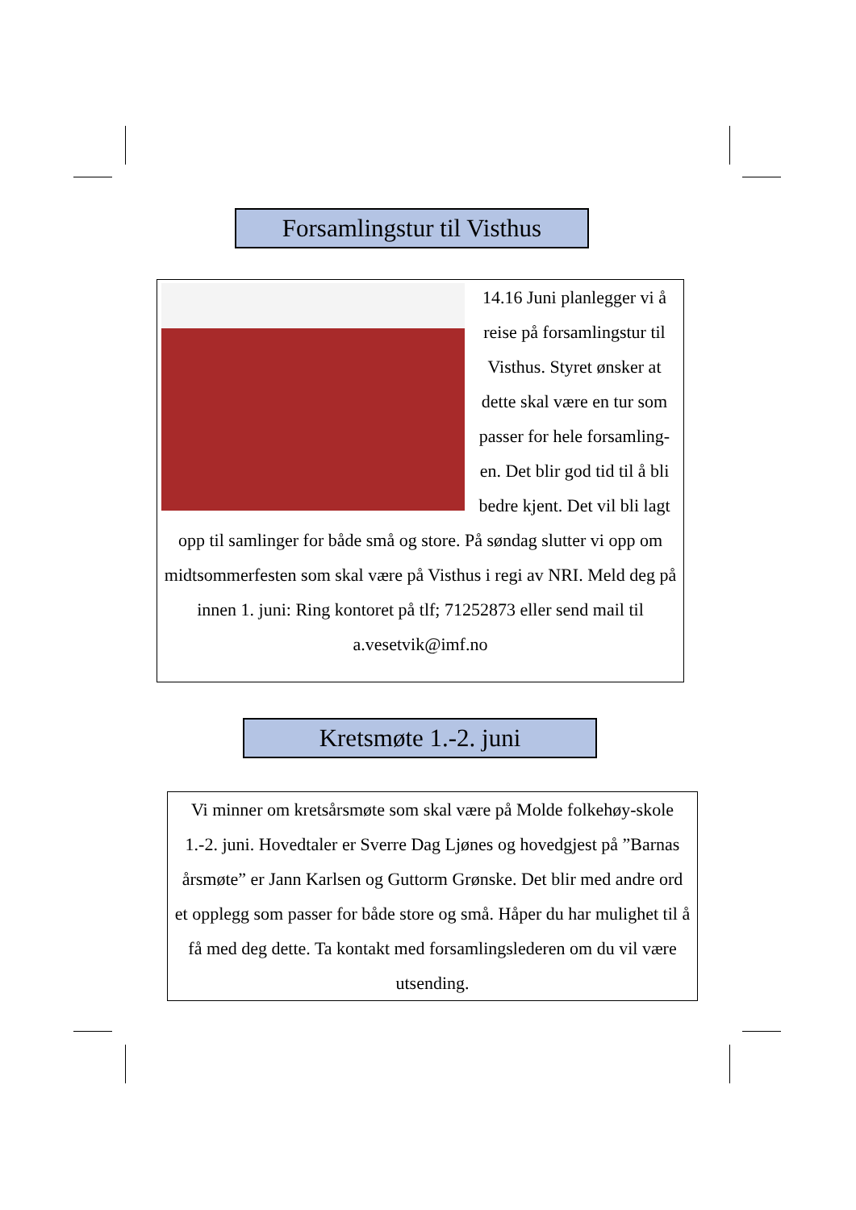Forsamlingstur til Visthus
14.16 Juni planlegger vi å reise på forsamlingstur til Visthus. Styret ønsker at dette skal være en tur som passer for hele forsamling-en. Det blir god tid til å bli bedre kjent. Det vil bli lagt opp til samlinger for både små og store. På søndag slutter vi opp om midtsommerfesten som skal være på Visthus i regi av NRI. Meld deg på innen 1. juni: Ring kontoret på tlf; 71252873 eller send mail til a.vesetvik@imf.no
Kretsmøte 1.-2. juni
Vi minner om kretsårsmøte som skal være på Molde folkehøy-skole 1.-2. juni. Hovedtaler er Sverre Dag Ljønes og hovedgjest på ”Barnas årsmøte” er Jann Karlsen og Guttorm Grønske. Det blir med andre ord et opplegg som passer for både store og små. Håper du har mulighet til å få med deg dette. Ta kontakt med forsamlingslederen om du vil være utsending.